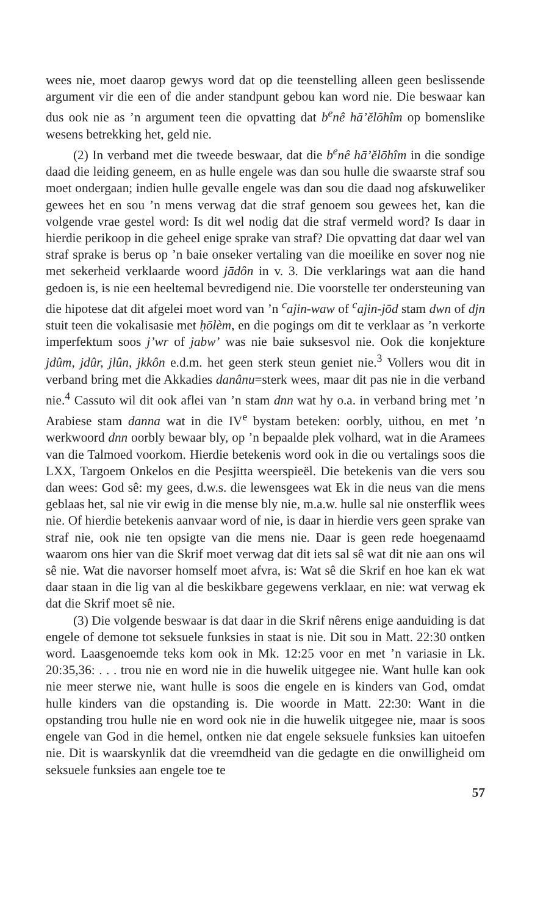wees nie, moet daarop gewys word dat op die teenstelling alleen geen beslissende argument vir die een of die ander standpunt gebou kan word nie. Die beswaar kan dus ook nie as ’n argument teen die opvatting dat b<sup>e</sup>nê hā’ĕlōhîm op bomenslike wesens betrekking het, geld nie.
(2) In verband met die tweede beswaar, dat die b<sup>e</sup>nê hā’ĕlōhîm in die sondige daad die leiding geneem, en as hulle engele was dan sou hulle die swaarste straf sou moet ondergaan; indien hulle gevalle engele was dan sou die daad nog afskuweliker gewees het en sou ’n mens verwag dat die straf genoem sou gewees het, kan die volgende vrae gestel word: Is dit wel nodig dat die straf vermeld word? Is daar in hierdie perikoop in die geheel enige sprake van straf? Die opvatting dat daar wel van straf sprake is berus op ’n baie onseker vertaling van die moeilike en sover nog nie met sekerheid verklaarde woord jādôn in v. 3. Die verklarings wat aan die hand gedoen is, is nie een heeltemal bevredigend nie. Die voorstelle ter ondersteuning van die hipotese dat dit afgelei moet word van ’n <sup>c</sup>ajin-waw of <sup>c</sup>ajin-jōd stam dwn of djn stuit teen die vokalisasie met ḥōlèm, en die pogings om dit te verklaar as ’n verkorte imperfektum soos j’wr of jabw’ was nie baie suksesvol nie. Ook die konjekture jdûm, jdûr, jlûn, jkkôn e.d.m. het geen sterk steun geniet nie.<sup>3</sup> Vollers wou dit in verband bring met die Akkadies danânu=sterk wees, maar dit pas nie in die verband nie.<sup>4</sup> Cassuto wil dit ook aflei van ’n stam dnn wat hy o.a. in verband bring met ’n Arabiese stam danna wat in die IV<sup>e</sup> bystam beteken: oorbly, uithou, en met ’n werkwoord dnn oorbly bewaar bly, op ’n bepaalde plek volhard, wat in die Aramees van die Talmoed voorkom. Hierdie betekenis word ook in die ou vertalings soos die LXX, Targoem Onkelos en die Pesjitta weerspieël. Die betekenis van die vers sou dan wees: God sê: my gees, d.w.s. die lewensgees wat Ek in die neus van die mens geblaas het, sal nie vir ewig in die mense bly nie, m.a.w. hulle sal nie onsterflik wees nie. Of hierdie betekenis aanvaar word of nie, is daar in hierdie vers geen sprake van straf nie, ook nie ten opsigte van die mens nie. Daar is geen rede hoegenaamd waarom ons hier van die Skrif moet verwag dat dit iets sal sê wat dit nie aan ons wil sê nie. Wat die navorser homself moet afvra, is: Wat sê die Skrif en hoe kan ek wat daar staan in die lig van al die beskikbare gegewens verklaar, en nie: wat verwag ek dat die Skrif moet sê nie.
(3) Die volgende beswaar is dat daar in die Skrif nêrens enige aanduiding is dat engele of demone tot seksuele funksies in staat is nie. Dit sou in Matt. 22:30 ontken word. Laasgenoemde teks kom ook in Mk. 12:25 voor en met ’n variasie in Lk. 20:35,36: . . . trou nie en word nie in die huwelik uitgegee nie. Want hulle kan ook nie meer sterwe nie, want hulle is soos die engele en is kinders van God, omdat hulle kinders van die opstanding is. Die woorde in Matt. 22:30: Want in die opstanding trou hulle nie en word ook nie in die huwelik uitgegee nie, maar is soos engele van God in die hemel, ontken nie dat engele seksuele funksies kan uitoefen nie. Dit is waarskynlik dat die vreemdheid van die gedagte en die onwilligheid om seksuele funksies aan engele toe te
57